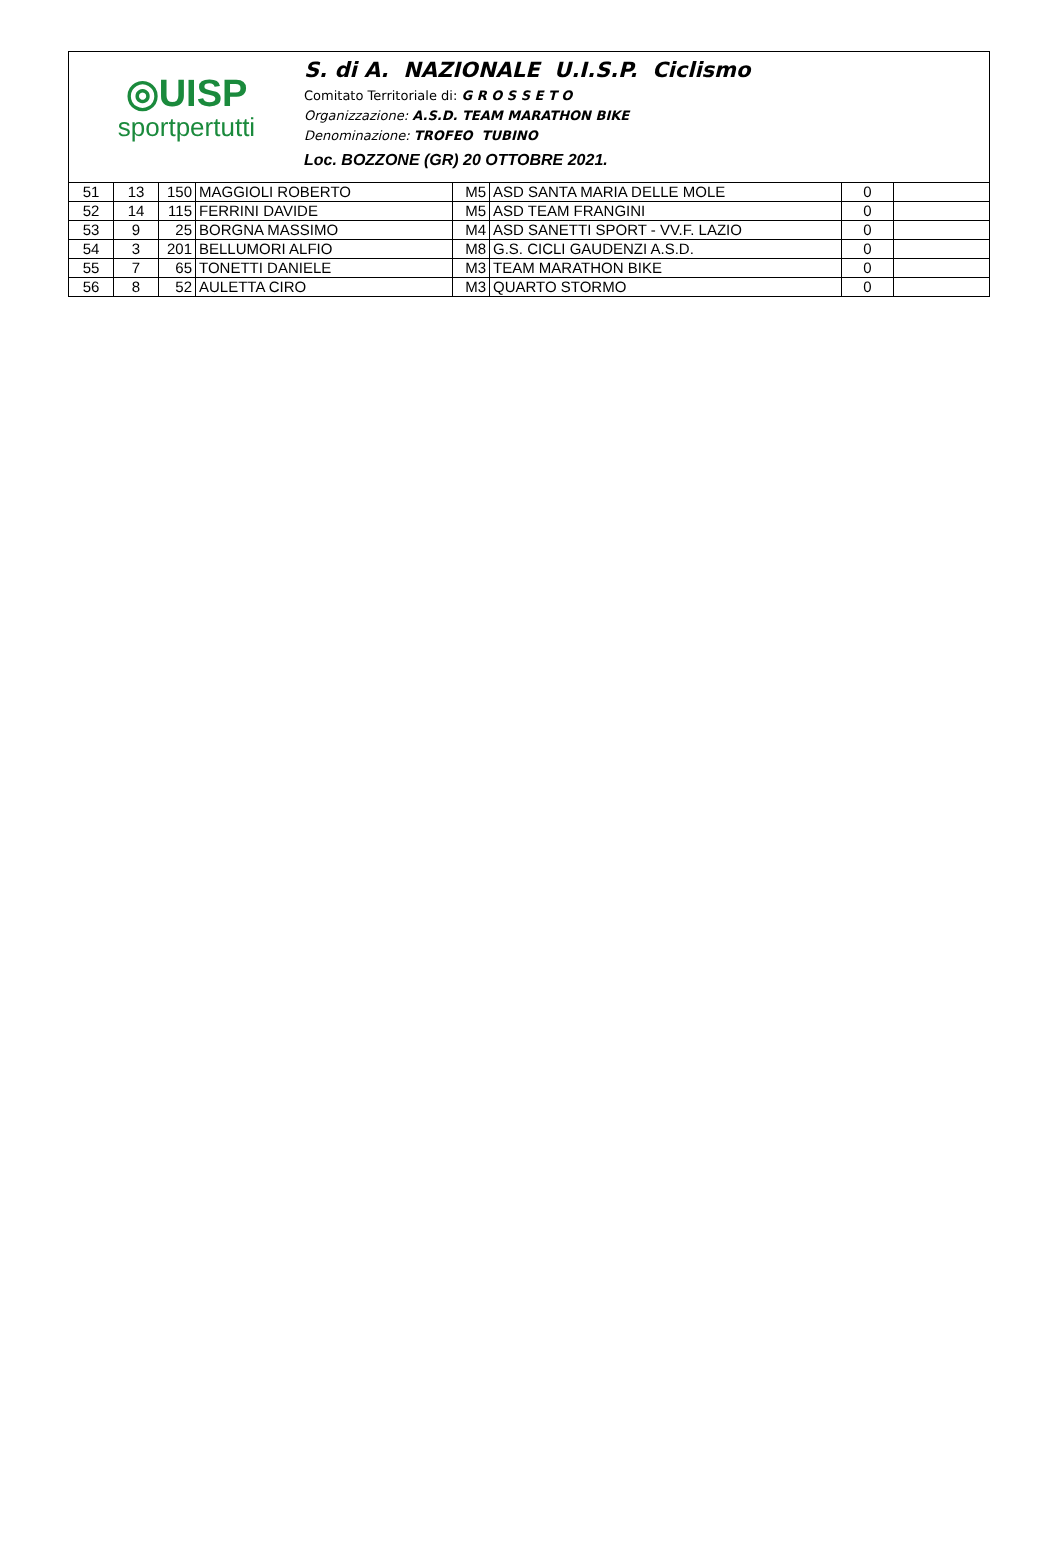◎UISP
sportpertutti
S. di A. NAZIONALE U.I.S.P. Ciclismo
Comitato Territoriale di: G R O S S E T O
Organizzazione: A.S.D. TEAM MARATHON BIKE
Denominazione: TROFEO TUBINO
Loc. BOZZONE (GR) 20 OTTOBRE 2021.
| 51 | 13 | 150 | MAGGIOLI ROBERTO | M5 | ASD SANTA MARIA DELLE MOLE | 0 | |
| 52 | 14 | 115 | FERRINI DAVIDE | M5 | ASD TEAM FRANGINI | 0 | |
| 53 | 9 | 25 | BORGNA MASSIMO | M4 | ASD SANETTI SPORT - VV.F. LAZIO | 0 | |
| 54 | 3 | 201 | BELLUMORI ALFIO | M8 | G.S. CICLI GAUDENZI A.S.D. | 0 | |
| 55 | 7 | 65 | TONETTI DANIELE | M3 | TEAM MARATHON BIKE | 0 | |
| 56 | 8 | 52 | AULETTA CIRO | M3 | QUARTO STORMO | 0 | |